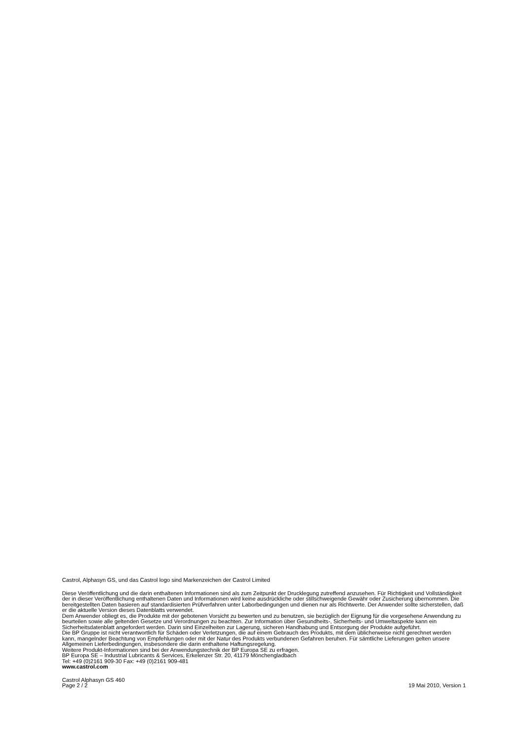Castrol, Alphasyn GS, und das Castrol logo sind Markenzeichen der Castrol Limited
Diese Veröffentlichung und die darin enthaltenen Informationen sind als zum Zeitpunkt der Drucklegung zutreffend anzusehen. Für Richtigkeit und Vollständigkeit der in dieser Veröffentlichung enthaltenen Daten und Informationen wird keine ausdrückliche oder stillschweigende Gewähr oder Zusicherung übernommen. Die bereitgestellten Daten basieren auf standardisierten Prüfverfahren unter Laborbedingungen und dienen nur als Richtwerte. Der Anwender sollte sicherstellen, daß er die aktuelle Version dieses Datenblatts verwendet.
Dem Anwender obliegt es, die Produkte mit der gebotenen Vorsicht zu bewerten und zu benutzen, sie bezüglich der Eignung für die vorgesehene Anwendung zu beurteilen sowie alle geltenden Gesetze und Verordnungen zu beachten. Zur Information über Gesundheits-, Sicherheits- und Umweltaspekte kann ein Sicherheitsdatenblatt angefordert werden. Darin sind Einzelheiten zur Lagerung, sicheren Handhabung und Entsorgung der Produkte aufgeführt.
Die BP Gruppe ist nicht verantwortlich für Schäden oder Verletzungen, die auf einem Gebrauch des Produkts, mit dem üblicherweise nicht gerechnet werden kann, mangelnder Beachtung von Empfehlungen oder mit der Natur des Produkts verbundenen Gefahren beruhen. Für sämtliche Lieferungen gelten unsere Allgemeinen Lieferbedingungen, insbesondere die darin enthaltene Haftungsregelung.
Weitere Produkt-Informationen sind bei der Anwendungstechnik der BP Europa SE zu erfragen.
BP Europa SE – Industrial Lubricants & Services, Erkelenzer Str. 20, 41179 Mönchengladbach
Tel: +49 (0)2161 909-30 Fax: +49 (0)2161 909-481
www.castrol.com
Castrol Alphasyn GS 460
Page 2 / 2 19 Mai 2010, Version 1